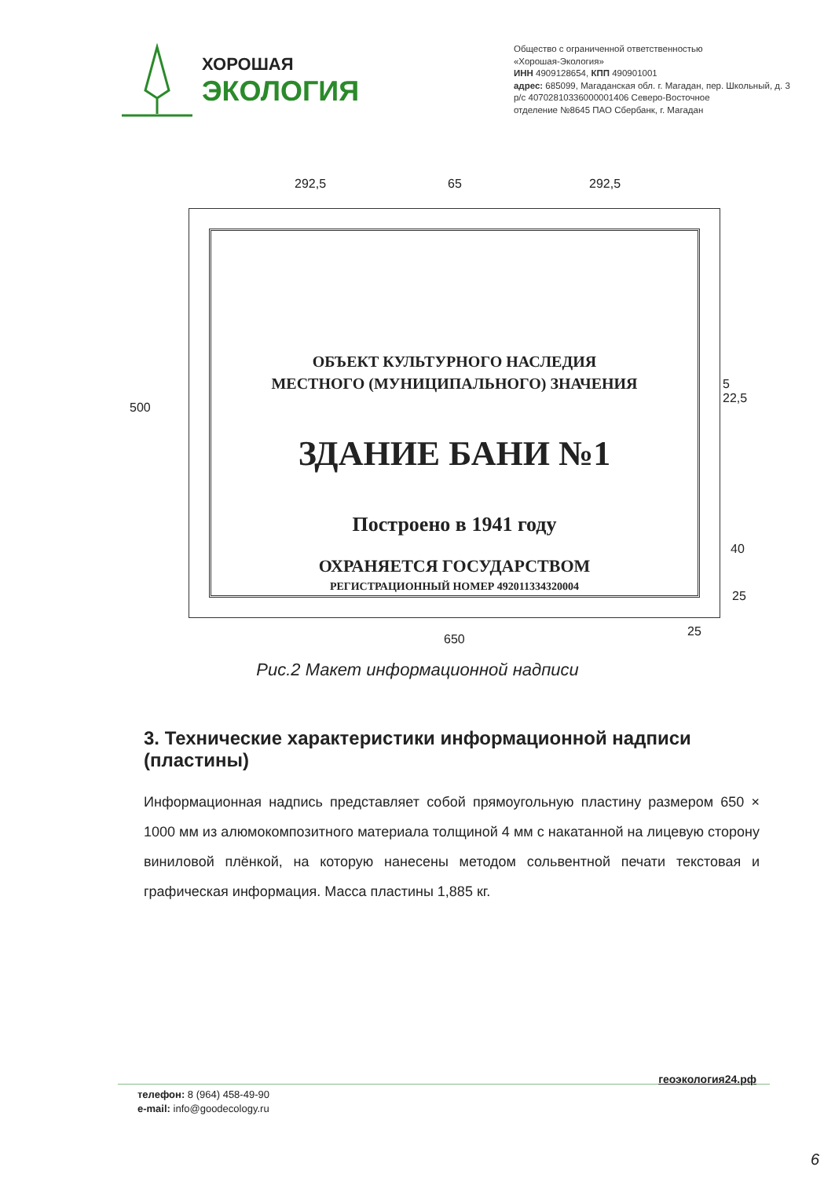ХОРОШАЯ
ЭКОЛОГИЯ
Общество с ограниченной ответственностью
«Хорошая-Экология»
ИНН 4909128654, КПП 490901001
адрес: 685099, Магаданская обл. г. Магадан, пер. Школьный, д. 3
р/с 40702810336000001406 Северо-Восточное
отделение №8645 ПАО Сбербанк, г. Магадан
292,5 65 292,5
500
5 22,5
40
25
25
650
ОБЪЕКТ КУЛЬТУРНОГО НАСЛЕДИЯ
МЕСТНОГО (МУНИЦИПАЛЬНОГО) ЗНАЧЕНИЯ
ЗДАНИЕ БАНИ №1
Построено в 1941 году
ОХРАНЯЕТСЯ ГОСУДАРСТВОМ
РЕГИСТРАЦИОННЫЙ НОМЕР 492011334320004
Рис.2 Макет информационной надписи
3. Технические характеристики информационной надписи (пластины)
Информационная надпись представляет собой прямоугольную пластину размером 650 × 1000 мм из алюмокомпозитного материала толщиной 4 мм с накатанной на лицевую сторону виниловой плёнкой, на которую нанесены методом сольвентной печати текстовая и графическая информация. Масса пластины 1,885 кг.
геоэкология24.рф
телефон: 8 (964) 458-49-90
e-mail: info@goodecology.ru
6